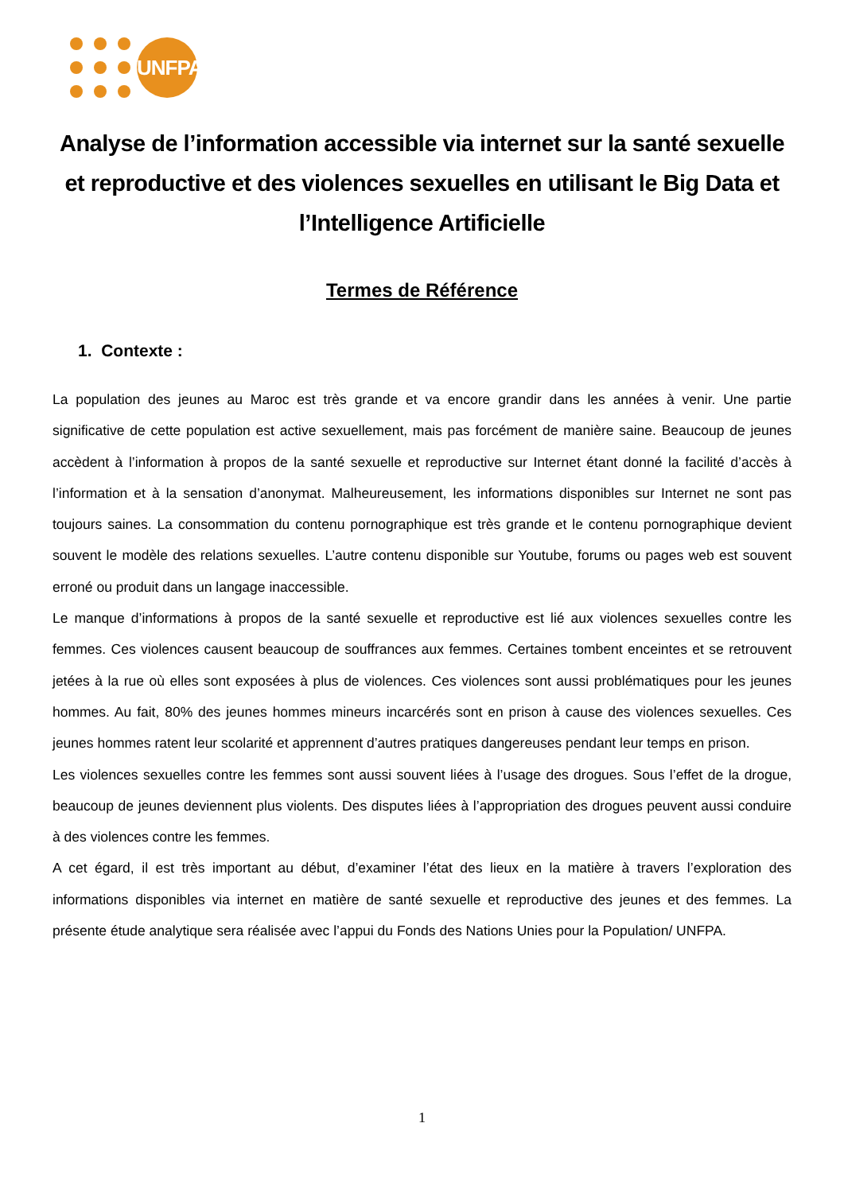UNFPA
Analyse de l’information accessible via internet sur la santé sexuelle et reproductive et des violences sexuelles en utilisant le Big Data et l’Intelligence Artificielle
Termes de Référence
1. Contexte :
La population des jeunes au Maroc est très grande et va encore grandir dans les années à venir. Une partie significative de cette population est active sexuellement, mais pas forcément de manière saine. Beaucoup de jeunes accèdent à l’information à propos de la santé sexuelle et reproductive sur Internet étant donné la facilité d’accès à l’information et à la sensation d’anonymat. Malheureusement, les informations disponibles sur Internet ne sont pas toujours saines. La consommation du contenu pornographique est très grande et le contenu pornographique devient souvent le modèle des relations sexuelles. L’autre contenu disponible sur Youtube, forums ou pages web est souvent erroné ou produit dans un langage inaccessible.
Le manque d’informations à propos de la santé sexuelle et reproductive est lié aux violences sexuelles contre les femmes. Ces violences causent beaucoup de souffrances aux femmes. Certaines tombent enceintes et se retrouvent jetées à la rue où elles sont exposées à plus de violences. Ces violences sont aussi problématiques pour les jeunes hommes. Au fait, 80% des jeunes hommes mineurs incarcérés sont en prison à cause des violences sexuelles. Ces jeunes hommes ratent leur scolarité et apprennent d’autres pratiques dangereuses pendant leur temps en prison.
Les violences sexuelles contre les femmes sont aussi souvent liées à l’usage des drogues. Sous l’effet de la drogue, beaucoup de jeunes deviennent plus violents. Des disputes liées à l’appropriation des drogues peuvent aussi conduire à des violences contre les femmes.
A cet égard, il est très important au début, d’examiner l’état des lieux en la matière à travers l’exploration des informations disponibles via internet en matière de santé sexuelle et reproductive des jeunes et des femmes. La présente étude analytique sera réalisée avec l’appui du Fonds des Nations Unies pour la Population/ UNFPA.
1